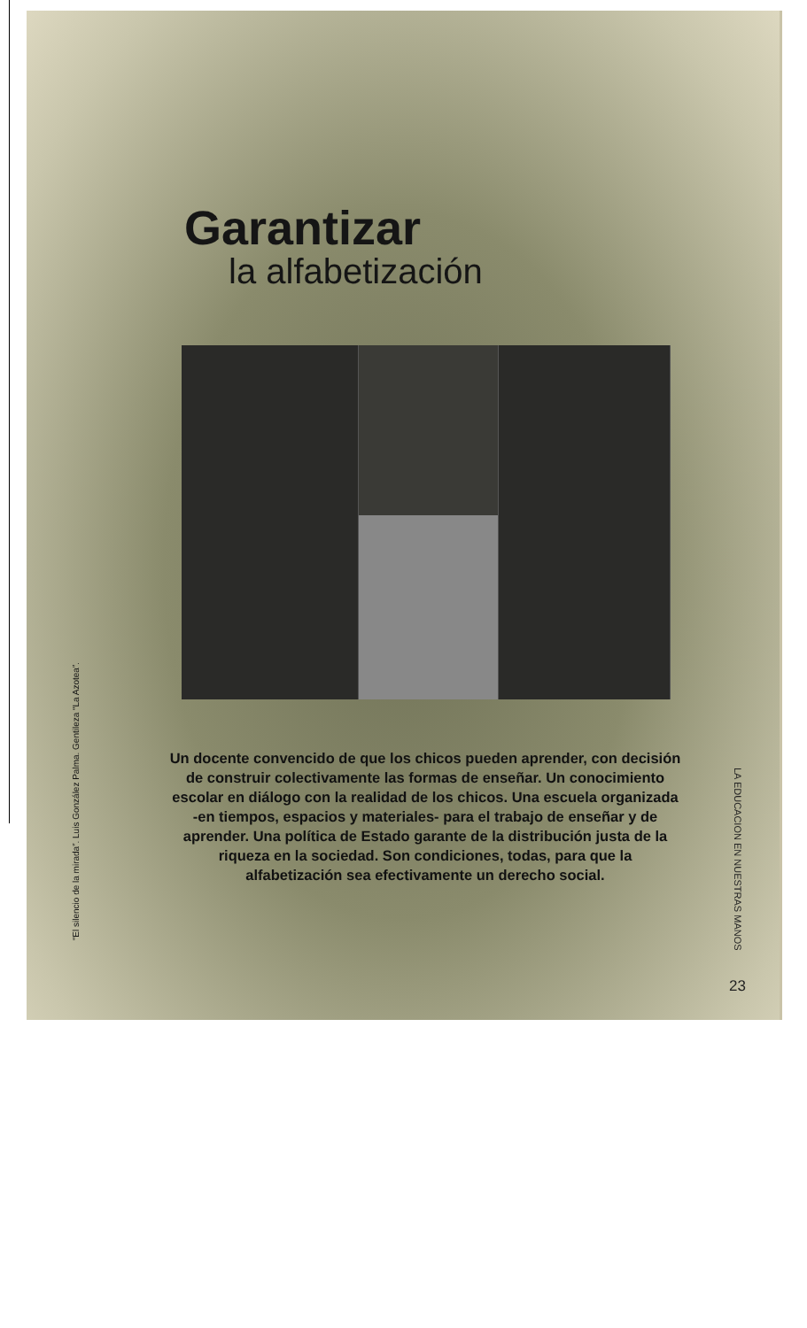Garantizar
la alfabetización
Un docente convencido de que los chicos pueden aprender, con decisión de construir colectivamente las formas de enseñar. Un conocimiento escolar en diálogo con la realidad de los chicos. Una escuela organizada -en tiempos, espacios y materiales- para el trabajo de enseñar y de aprender. Una política de Estado garante de la distribución justa de la riqueza en la sociedad. Son condiciones, todas, para que la alfabetización sea efectivamente un derecho social.
“El silencio de la mirada”. Luis González Palma. Gentileza “La Azotea”.
LA EDUCACION EN NUESTRAS MANOS
23